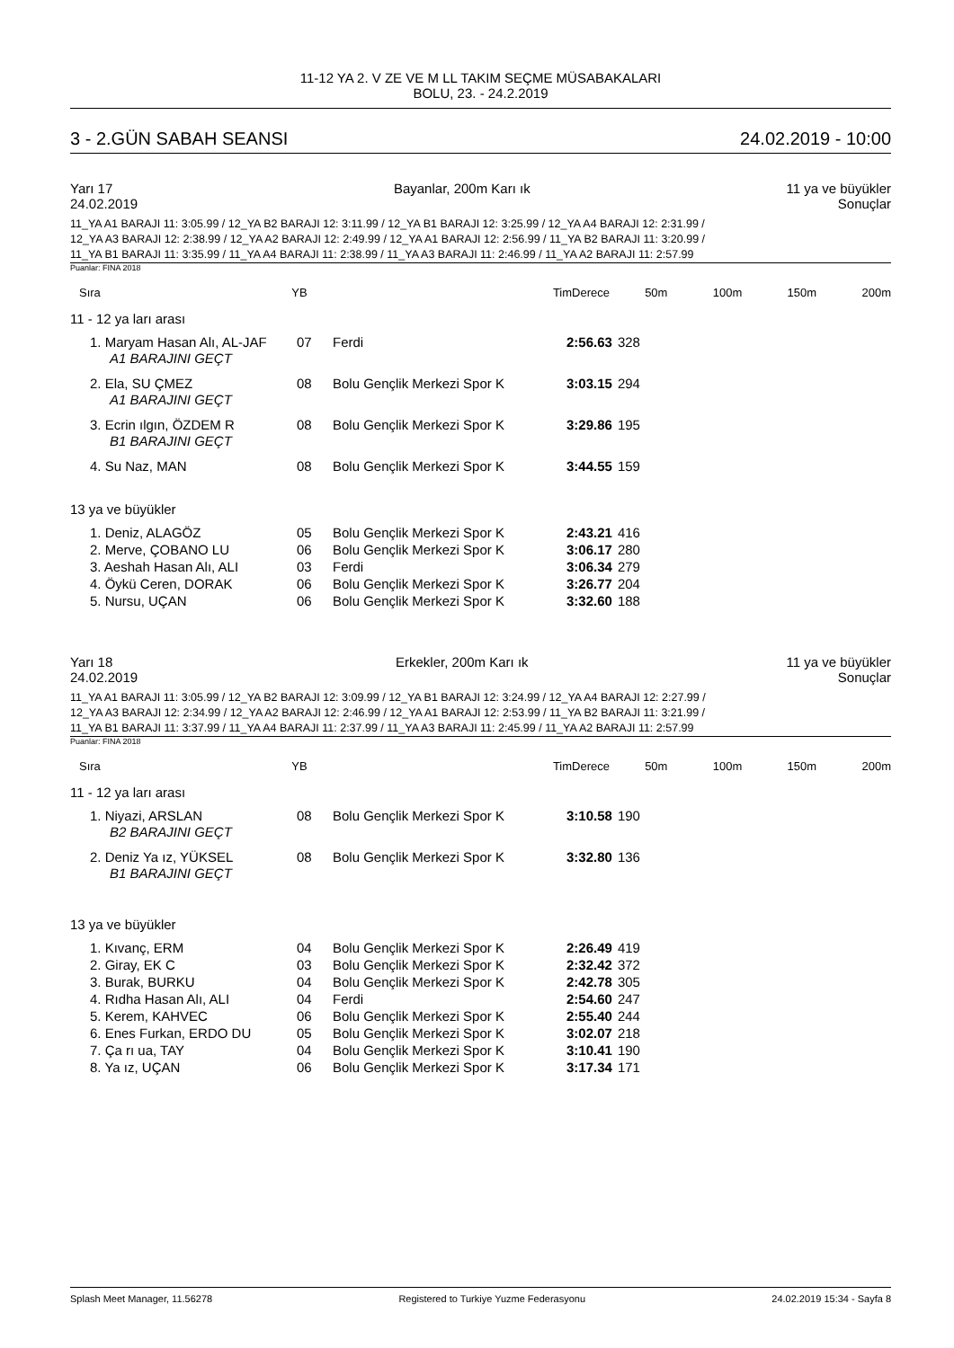11-12 YA 2. V ZE VE M LL TAKIM SEÇME MÜSABAKALARI
BOLU, 23. - 24.2.2019
3 - 2.GÜN SABAH SEANSI 24.02.2019 - 10:00
Yarı 17
24.02.2019 Bayanlar, 200m Karı ık 11 ya ve büyükler
Sonuçlar
11_YA A1 BARAJI 11: 3:05.99 / 12_YA B2 BARAJI 12: 3:11.99 / 12_YA B1 BARAJI 12: 3:25.99 / 12_YA A4 BARAJI 12: 2:31.99 /
12_YA A3 BARAJI 12: 2:38.99 / 12_YA A2 BARAJI 12: 2:49.99 / 12_YA A1 BARAJI 12: 2:56.99 / 11_YA B2 BARAJI 11: 3:20.99 /
11_YA B1 BARAJI 11: 3:35.99 / 11_YA A4 BARAJI 11: 2:38.99 / 11_YA A3 BARAJI 11: 2:46.99 / 11_YA A2 BARAJI 11: 2:57.99
Puanlar: FINA 2018
| Sıra | YB | TimDerece | 50m | 100m | 150m | 200m |
| --- | --- | --- | --- | --- | --- | --- |
11 - 12 ya ları arası
| 1. Maryam Hasan Alı, AL-JAF | 07 | Ferdi | 2:56.63 | 328 |
| A1 BARAJINI GEÇT | | | | |
| 2. Ela, SU ÇMEZ | 08 | Bolu Gençlik Merkezi Spor K | 3:03.15 | 294 |
| A1 BARAJINI GEÇT | | | | |
| 3. Ecrin ılgın, ÖZDEM R | 08 | Bolu Gençlik Merkezi Spor K | 3:29.86 | 195 |
| B1 BARAJINI GEÇT | | | | |
| 4. Su Naz, MAN | 08 | Bolu Gençlik Merkezi Spor K | 3:44.55 | 159 |
13 ya ve büyükler
| 1. Deniz, ALAGÖZ | 05 | Bolu Gençlik Merkezi Spor K | 2:43.21 | 416 |
| 2. Merve, ÇOBANO LU | 06 | Bolu Gençlik Merkezi Spor K | 3:06.17 | 280 |
| 3. Aeshah Hasan Alı, ALI | 03 | Ferdi | 3:06.34 | 279 |
| 4. Öykü Ceren, DORAK | 06 | Bolu Gençlik Merkezi Spor K | 3:26.77 | 204 |
| 5. Nursu, UÇAN | 06 | Bolu Gençlik Merkezi Spor K | 3:32.60 | 188 |
Yarı 18
24.02.2019 Erkekler, 200m Karı ık 11 ya ve büyükler
Sonuçlar
11_YA A1 BARAJI 11: 3:05.99 / 12_YA B2 BARAJI 12: 3:09.99 / 12_YA B1 BARAJI 12: 3:24.99 / 12_YA A4 BARAJI 12: 2:27.99 /
12_YA A3 BARAJI 12: 2:34.99 / 12_YA A2 BARAJI 12: 2:46.99 / 12_YA A1 BARAJI 12: 2:53.99 / 11_YA B2 BARAJI 11: 3:21.99 /
11_YA B1 BARAJI 11: 3:37.99 / 11_YA A4 BARAJI 11: 2:37.99 / 11_YA A3 BARAJI 11: 2:45.99 / 11_YA A2 BARAJI 11: 2:57.99
Puanlar: FINA 2018
| Sıra | YB | TimDerece | 50m | 100m | 150m | 200m |
| --- | --- | --- | --- | --- | --- | --- |
11 - 12 ya ları arası
| 1. Niyazi, ARSLAN | 08 | Bolu Gençlik Merkezi Spor K | 3:10.58 | 190 |
| B2 BARAJINI GEÇT | | | | |
| 2. Deniz Ya ız, YÜKSEL | 08 | Bolu Gençlik Merkezi Spor K | 3:32.80 | 136 |
| B1 BARAJINI GEÇT | | | | |
13 ya ve büyükler
| 1. Kıvanç, ERM | 04 | Bolu Gençlik Merkezi Spor K | 2:26.49 | 419 |
| 2. Giray, EK C | 03 | Bolu Gençlik Merkezi Spor K | 2:32.42 | 372 |
| 3. Burak, BURKU | 04 | Bolu Gençlik Merkezi Spor K | 2:42.78 | 305 |
| 4. Rıdha Hasan Alı, ALI | 04 | Ferdi | 2:54.60 | 247 |
| 5. Kerem, KAHVEC | 06 | Bolu Gençlik Merkezi Spor K | 2:55.40 | 244 |
| 6. Enes Furkan, ERDO DU | 05 | Bolu Gençlik Merkezi Spor K | 3:02.07 | 218 |
| 7. Ça rı ua, TAY | 04 | Bolu Gençlik Merkezi Spor K | 3:10.41 | 190 |
| 8. Ya ız, UÇAN | 06 | Bolu Gençlik Merkezi Spor K | 3:17.34 | 171 |
Splash Meet Manager, 11.56278 Registered to Turkiye Yuzme Federasyonu 24.02.2019 15:34 - Sayfa 8